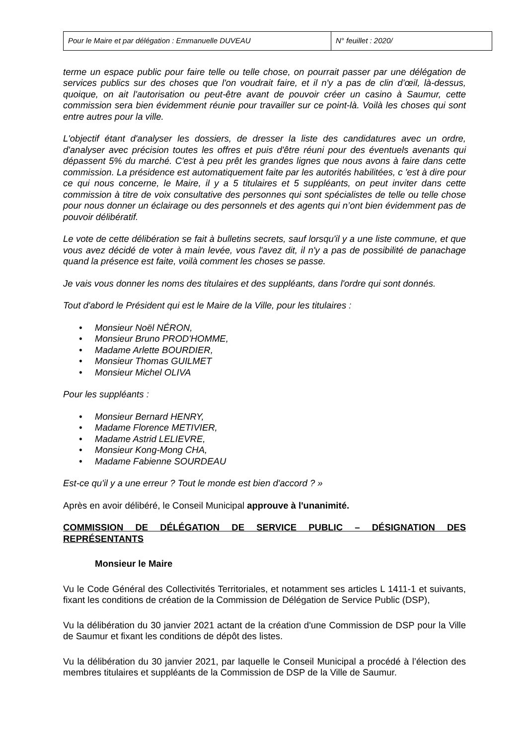| Pour le Maire et par délégation : Emmanuelle DUVEAU | N° feuillet : 2020/ |
terme un espace public pour faire telle ou telle chose, on pourrait passer par une délégation de services publics sur des choses que l'on voudrait faire, et il n'y a pas de clin d’œil, là-dessus, quoique, on ait l'autorisation ou peut-être avant de pouvoir créer un casino à Saumur, cette commission sera bien évidemment réunie pour travailler sur ce point-là. Voilà les choses qui sont entre autres pour la ville.
L'objectif étant d'analyser les dossiers, de dresser la liste des candidatures avec un ordre, d'analyser avec précision toutes les offres et puis d'être réuni pour des éventuels avenants qui dépassent 5% du marché. C'est à peu prêt les grandes lignes que nous avons à faire dans cette commission. La présidence est automatiquement faite par les autorités habilitées, c 'est à dire pour ce qui nous concerne, le Maire, il y a 5 titulaires et 5 suppléants, on peut inviter dans cette commission à titre de voix consultative des personnes qui sont spécialistes de telle ou telle chose pour nous donner un éclairage ou des personnels et des agents qui n’ont bien évidemment pas de pouvoir délibératif.
Le vote de cette délibération se fait à bulletins secrets, sauf lorsqu'il y a une liste commune, et que vous avez décidé de voter à main levée, vous l'avez dit, il n'y a pas de possibilité de panachage quand la présence est faite, voilà comment les choses se passe.
Je vais vous donner les noms des titulaires et des suppléants, dans l'ordre qui sont donnés.
Tout d'abord le Président qui est le Maire de la Ville, pour les titulaires :
• Monsieur Noël NÉRON,
• Monsieur Bruno PROD'HOMME,
• Madame Arlette BOURDIER,
• Monsieur Thomas GUILMET
• Monsieur Michel OLIVA
Pour les suppléants :
• Monsieur Bernard HENRY,
• Madame Florence METIVIER,
• Madame Astrid LELIEVRE,
• Monsieur Kong-Mong CHA,
• Madame Fabienne SOURDEAU
Est-ce qu'il y a une erreur ? Tout le monde est bien d'accord ? »
Après en avoir délibéré, le Conseil Municipal approuve à l'unanimité.
COMMISSION DE DÉLÉGATION DE SERVICE PUBLIC – DÉSIGNATION DES REPRÉSENTANTS
Monsieur le Maire
Vu le Code Général des Collectivités Territoriales, et notamment ses articles L 1411-1 et suivants, fixant les conditions de création de la Commission de Délégation de Service Public (DSP),
Vu la délibération du 30 janvier 2021 actant de la création d'une Commission de DSP pour la Ville de Saumur et fixant les conditions de dépôt des listes.
Vu la délibération du 30 janvier 2021, par laquelle le Conseil Municipal a procédé à l’élection des membres titulaires et suppléants de la Commission de DSP de la Ville de Saumur.